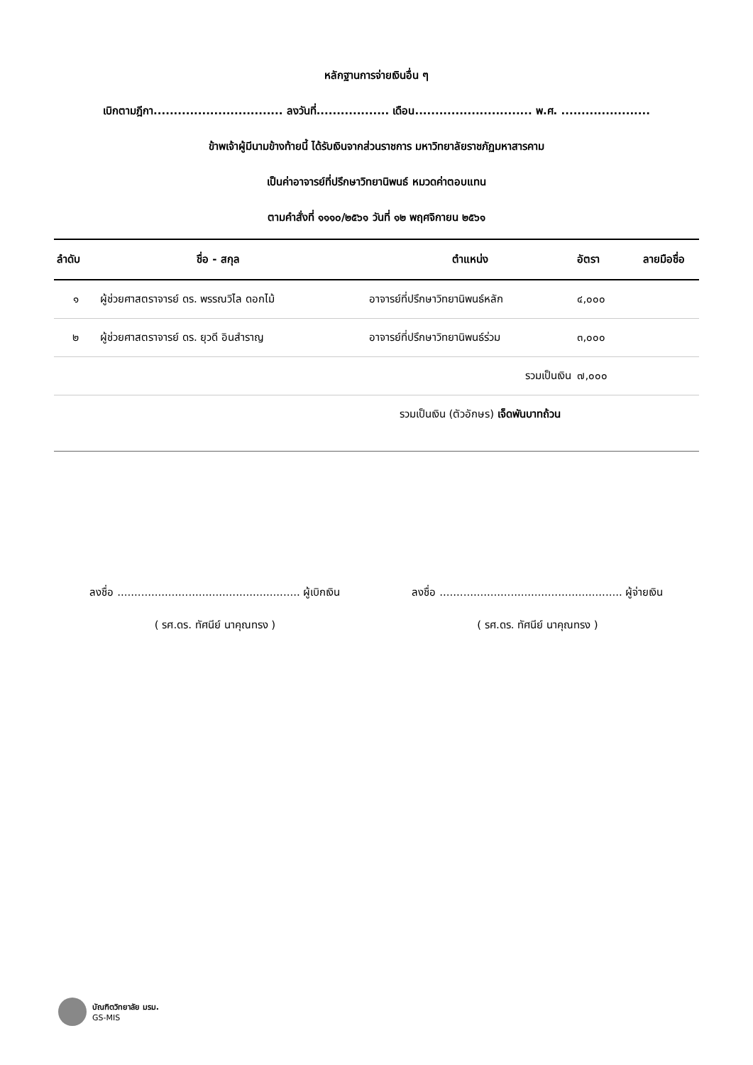หลักฐานการจ่ายเงินอื่น ๆ
เบิกตามฎีกา................................ ลงวันที่.................. เดือน............................. พ.ศ. ......................
ข้าพเจ้าผู้มีนามข้างท้ายนี้ ได้รับเงินจากส่วนราชการ มหาวิทยาลัยราชภัฏมหาสารคาม
เป็นค่าอาจารย์ที่ปรึกษาวิทยานิพนธ์ หมวดค่าตอบแทน
ตามคำสั่งที่ ๑๑๑๐/๒๕๖๑ วันที่ ๑๒ พฤศจิกายน ๒๕๖๑
| ลำดับ | ชื่อ - สกุล | ตำแหน่ง | อัตรา | ลายมือชื่อ |
| --- | --- | --- | --- | --- |
| ๑ | ผู้ช่วยศาสตราจารย์ ดร. พรรณวิไล ดอกไม้ | อาจารย์ที่ปรึกษาวิทยานิพนธ์หลัก | ๔,๐๐๐ | |
| ๒ | ผู้ช่วยศาสตราจารย์ ดร. ยุวดี อินสำราญ | อาจารย์ที่ปรึกษาวิทยานิพนธ์ร่วม | ๓,๐๐๐ | |
| | | รวมเป็นเงิน | ๗,๐๐๐ | |
| รวมเป็นเงิน (ตัวอักษร) เจ็ดพันบาทถ้วน | | | | |
ลงชื่อ ...................................................... ผู้เบิกเงิน
( รศ.ดร. ทัศนีย์ นาคุณทรง )
ลงชื่อ ...................................................... ผู้จ่ายเงิน
( รศ.ดร. ทัศนีย์ นาคุณทรง )
บัณฑิตวิทยาลัย มรม.
GS-MIS